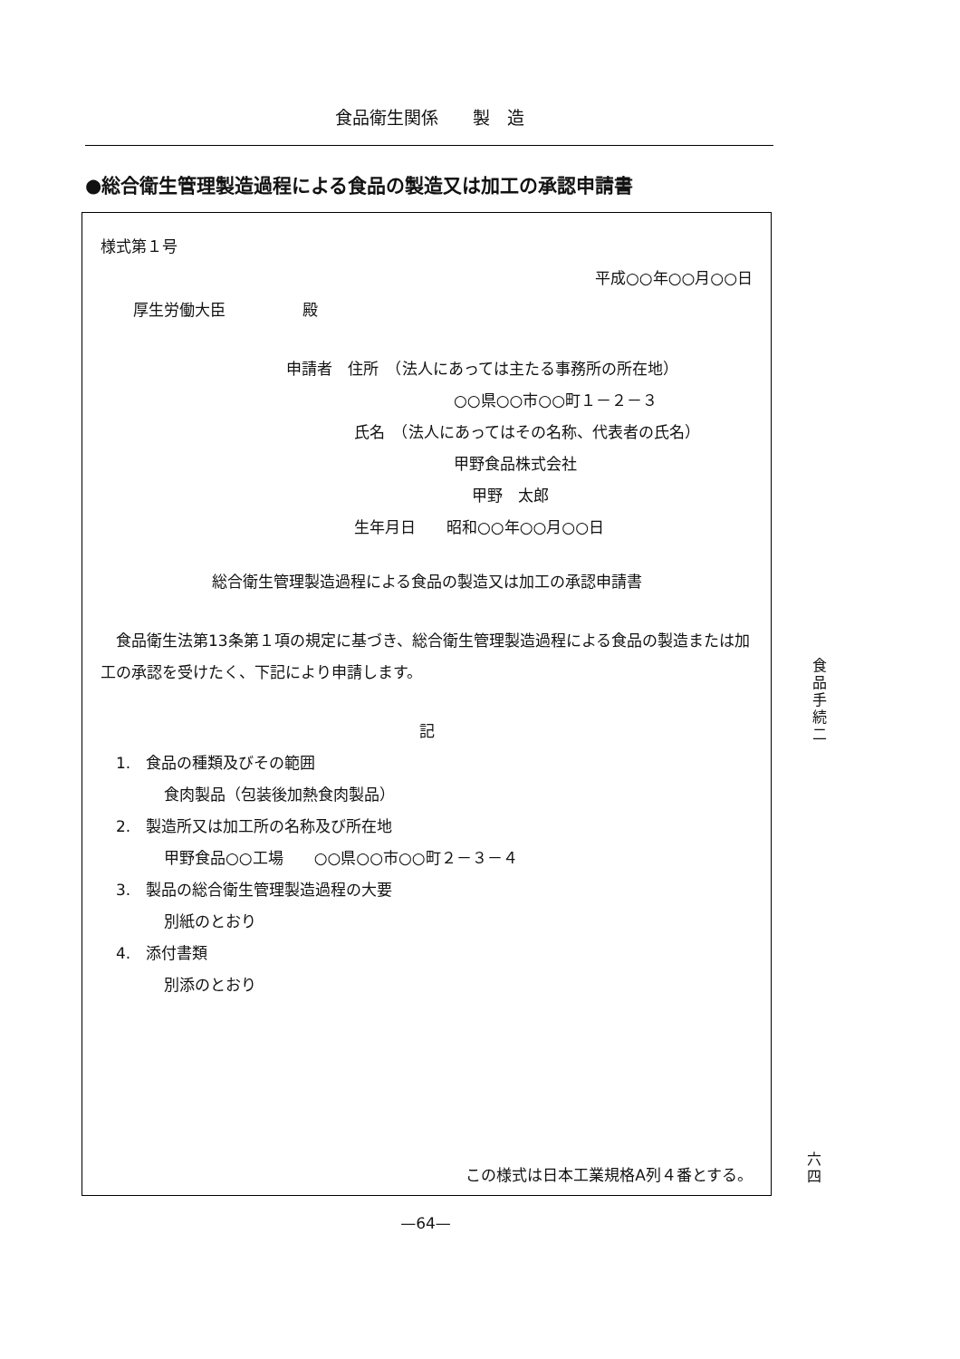食品衛生関係　　製　造
●総合衛生管理製造過程による食品の製造又は加工の承認申請書
様式第１号
平成○○年○○月○○日
厚生労働大臣　　　　　殿
申請者　住所　（法人にあっては主たる事務所の所在地）
○○県○○市○○町１－２－３
氏名　（法人にあってはその名称、代表者の氏名）
甲野食品株式会社
甲野　太郎
生年月日　　昭和○○年○○月○○日
総合衛生管理製造過程による食品の製造又は加工の承認申請書
食品衛生法第13条第１項の規定に基づき、総合衛生管理製造過程による食品の製造または加工の承認を受けたく、下記により申請します。
記
1.　食品の種類及びその範囲
食肉製品（包装後加熱食肉製品）
2.　製造所又は加工所の名称及び所在地
甲野食品○○工場　　○○県○○市○○町２－３－４
3.　製品の総合衛生管理製造過程の大要
別紙のとおり
4.　添付書類
別添のとおり
この様式は日本工業規格A列４番とする。
食
品
手
続
二
六
四
—64—